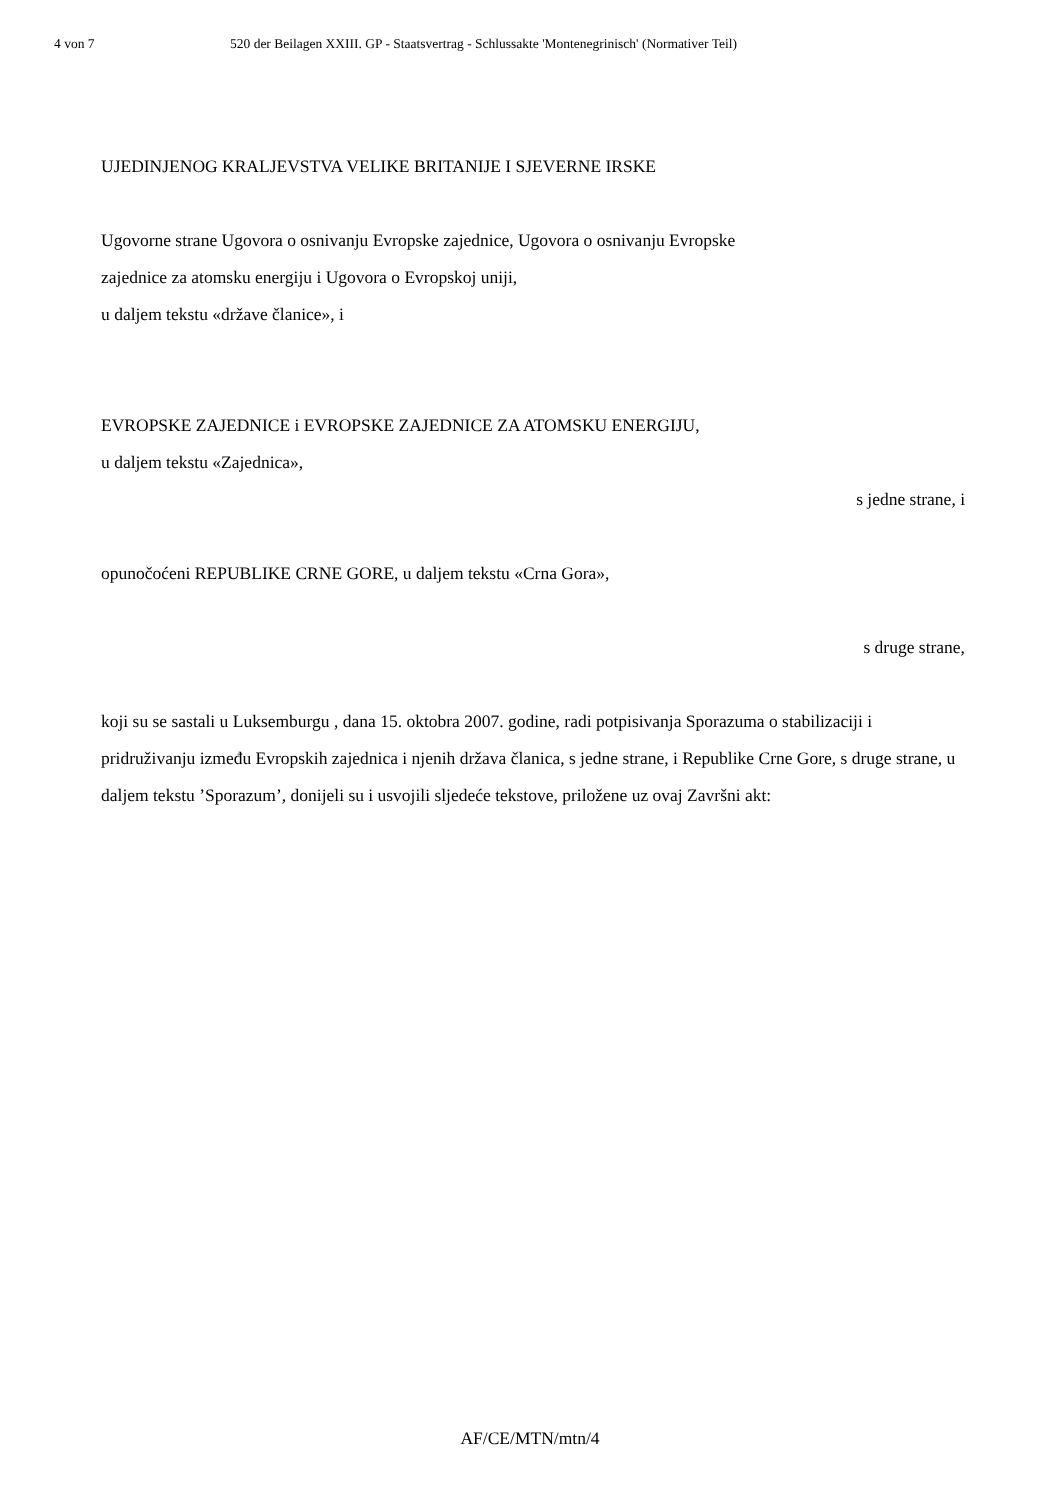4 von 7 520 der Beilagen XXIII. GP - Staatsvertrag - Schlussakte 'Montenegrinisch' (Normativer Teil)
UJEDINJENOG KRALJEVSTVA VELIKE BRITANIJE I SJEVERNE IRSKE
Ugovorne strane Ugovora o osnivanju Evropske zajednice, Ugovora o osnivanju Evropske
zajednice za atomsku energiju i Ugovora o Evropskoj uniji,
u daljem tekstu «države članice», i
EVROPSKE ZAJEDNICE i EVROPSKE ZAJEDNICE ZA ATOMSKU ENERGIJU,
u daljem tekstu «Zajednica»,
s jedne strane, i
opunočoćeni REPUBLIKE CRNE GORE, u daljem tekstu «Crna Gora»,
s druge strane,
koji su se sastali u Luksemburgu , dana 15. oktobra 2007. godine, radi potpisivanja Sporazuma o stabilizaciji i pridruživanju između Evropskih zajednica i njenih država članica, s jedne strane, i Republike Crne Gore, s druge strane, u daljem tekstu ’Sporazum’, donijeli su i usvojili sljedeće tekstove, priložene uz ovaj Završni akt:
AF/CE/MTN/mtn/4